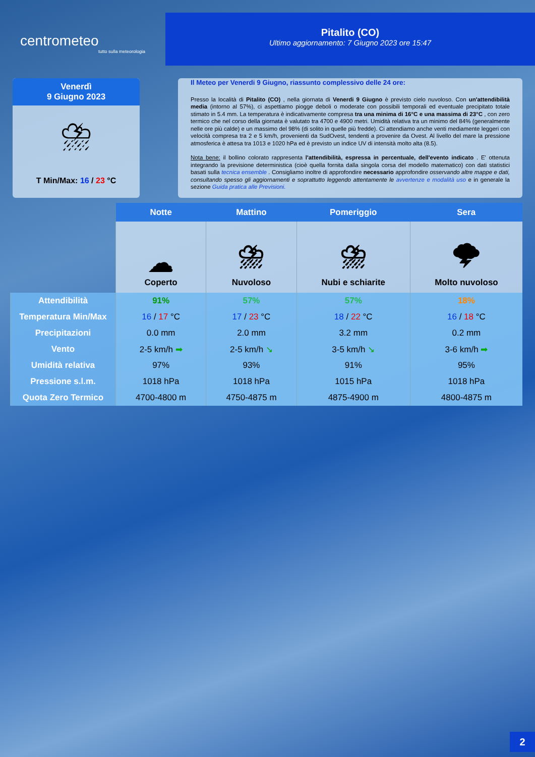centrometeo
tutto sulla meteorologia
Pitalito (CO)
Ultimo aggiornamento: 7 Giugno 2023 ore 15:47
Venerdì
9 Giugno 2023
⛈
T Min/Max: 16 / 23 °C
Il Meteo per Venerdi 9 Giugno, riassunto complessivo delle 24 ore:
Presso la località di Pitalito (CO) , nella giornata di Venerdi 9 Giugno è previsto cielo nuvoloso. Con un'attendibilità media (intorno al 57%), ci aspettiamo piogge deboli o moderate con possibili temporali ed eventuale precipitato totale stimato in 5.4 mm. La temperatura è indicativamente compresa tra una minima di 16°C e una massima di 23°C , con zero termico che nel corso della giornata è valutato tra 4700 e 4900 metri. Umidità relativa tra un minimo del 84% (generalmente nelle ore più calde) e un massimo del 98% (di solito in quelle più fredde). Ci attendiamo anche venti mediamente leggeri con velocità compresa tra 2 e 5 km/h, provenienti da SudOvest, tendenti a provenire da Ovest. Al livello del mare la pressione atmosferica è attesa tra 1013 e 1020 hPa ed è previsto un indice UV di intensità molto alta (8.5).
Nota bene: il bollino colorato rappresenta l'attendibilità, espressa in percentuale, dell'evento indicato . E' ottenuta integrando la previsione deterministica (cioè quella fornita dalla singola corsa del modello matematico) con dati statistici basati sulla tecnica ensemble . Consigliamo inoltre di approfondire necessario approfondire osservando altre mappe e dati, consultando spesso gli aggiornamenti e soprattutto leggendo attentamente le avvertenze e modalità uso e in generale la sezione Guida pratica alle Previsioni.
| | Notte | Mattino | Pomeriggio | Sera |
| --- | --- | --- | --- | --- |
| | ☁ Coperto | ⛈ Nuvoloso | ⛈ Nubi e schiarite | 🌩 Molto nuvoloso |
| Attendibilità | 91% | 57% | 57% | 18% |
| Temperatura Min/Max | 16 / 17 °C | 17 / 23 °C | 18 / 22 °C | 16 / 18 °C |
| Precipitazioni | 0.0 mm | 2.0 mm | 3.2 mm | 0.2 mm |
| Vento | 2-5 km/h ➡ | 2-5 km/h ↘ | 3-5 km/h ↘ | 3-6 km/h ➡ |
| Umidità relativa | 97% | 93% | 91% | 95% |
| Pressione s.l.m. | 1018 hPa | 1018 hPa | 1015 hPa | 1018 hPa |
| Quota Zero Termico | 4700-4800 m | 4750-4875 m | 4875-4900 m | 4800-4875 m |
2